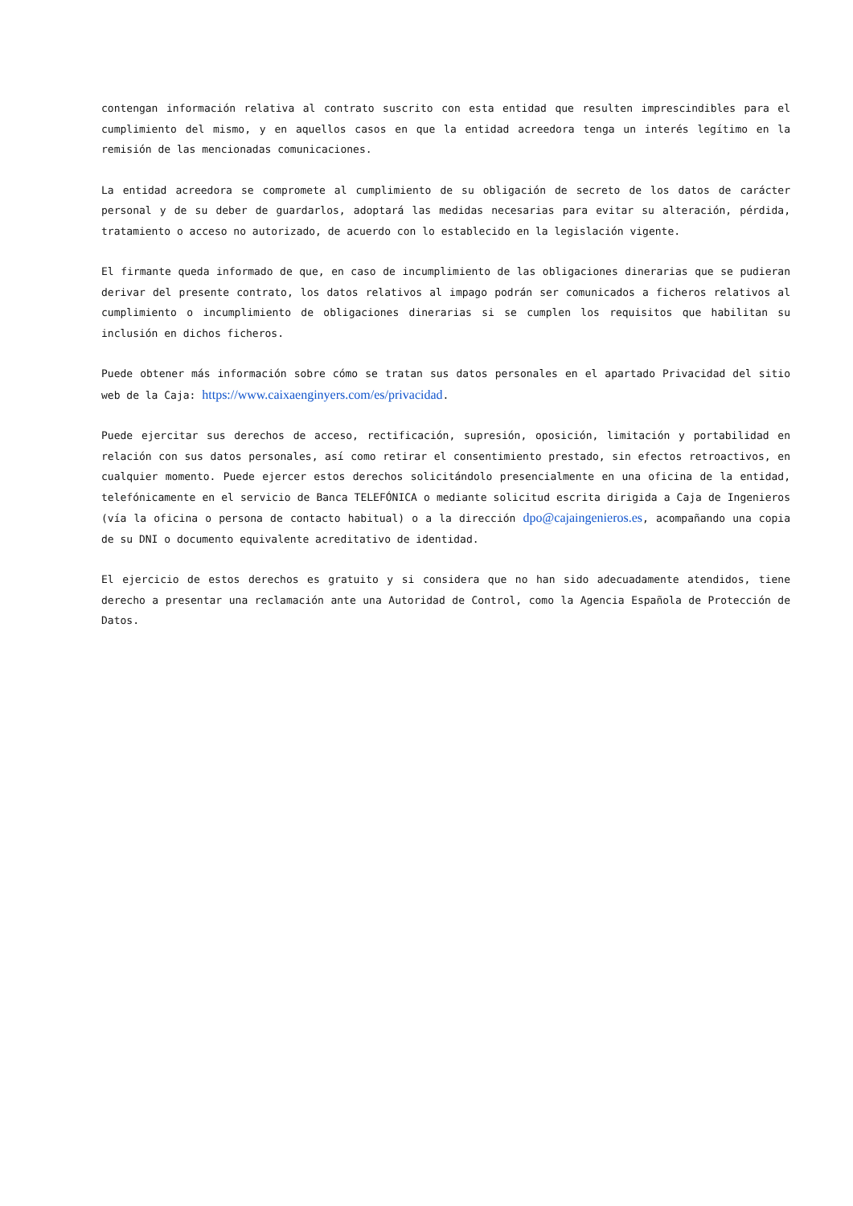contengan información relativa al contrato suscrito con esta entidad que resulten imprescindibles para el cumplimiento del mismo, y en aquellos casos en que la entidad acreedora tenga un interés legítimo en la remisión de las mencionadas comunicaciones.
La entidad acreedora se compromete al cumplimiento de su obligación de secreto de los datos de carácter personal y de su deber de guardarlos, adoptará las medidas necesarias para evitar su alteración, pérdida, tratamiento o acceso no autorizado, de acuerdo con lo establecido en la legislación vigente.
El firmante queda informado de que, en caso de incumplimiento de las obligaciones dinerarias que se pudieran derivar del presente contrato, los datos relativos al impago podrán ser comunicados a ficheros relativos al cumplimiento o incumplimiento de obligaciones dinerarias si se cumplen los requisitos que habilitan su inclusión en dichos ficheros.
Puede obtener más información sobre cómo se tratan sus datos personales en el apartado Privacidad del sitio web de la Caja: https://www.caixaenginyers.com/es/privacidad.
Puede ejercitar sus derechos de acceso, rectificación, supresión, oposición, limitación y portabilidad en relación con sus datos personales, así como retirar el consentimiento prestado, sin efectos retroactivos, en cualquier momento. Puede ejercer estos derechos solicitándolo presencialmente en una oficina de la entidad, telefónicamente en el servicio de Banca TELEFÓNICA o mediante solicitud escrita dirigida a Caja de Ingenieros (vía la oficina o persona de contacto habitual) o a la dirección dpo@cajaingenieros.es, acompañando una copia de su DNI o documento equivalente acreditativo de identidad.
El ejercicio de estos derechos es gratuito y si considera que no han sido adecuadamente atendidos, tiene derecho a presentar una reclamación ante una Autoridad de Control, como la Agencia Española de Protección de Datos.